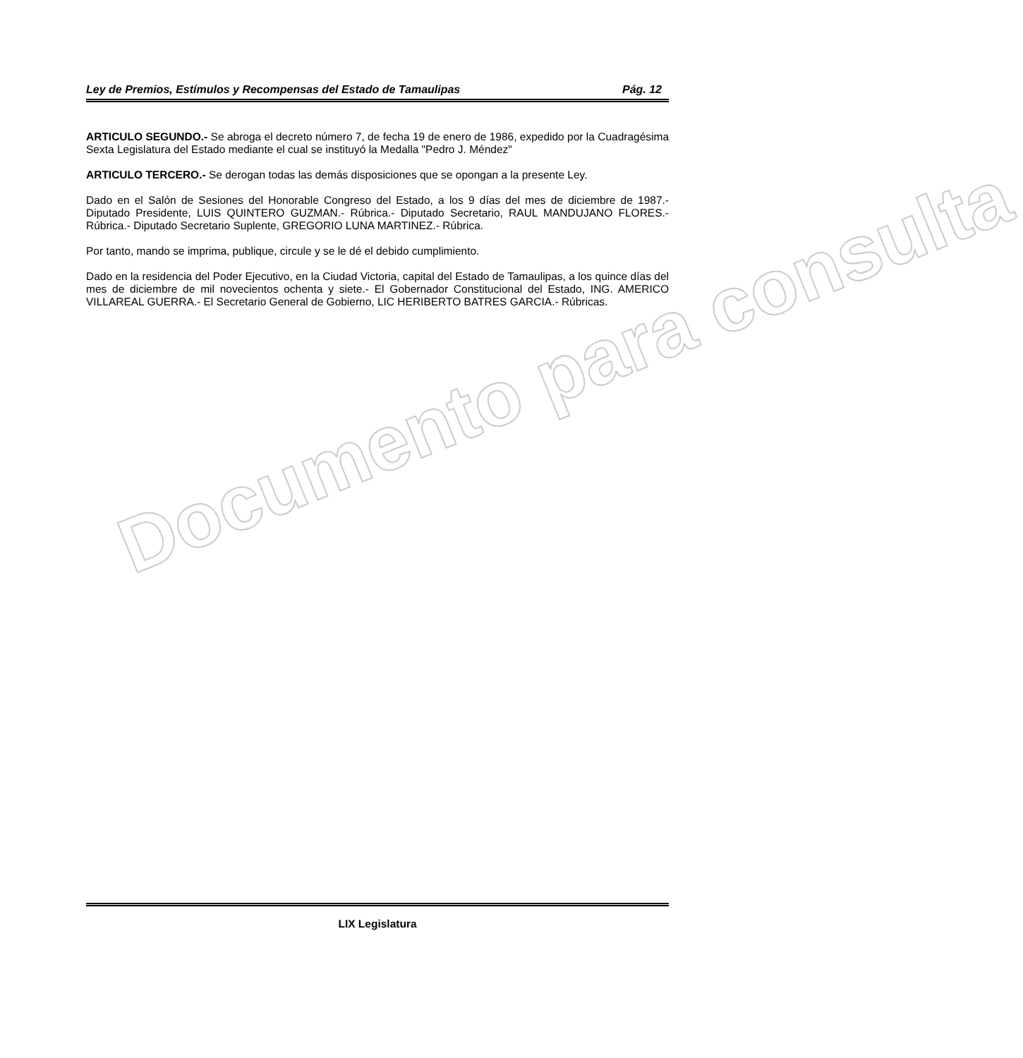Documento para consulta
Ley de Premios, Estímulos y Recompensas del Estado de Tamaulipas Pág. 12
ARTICULO SEGUNDO.- Se abroga el decreto número 7, de fecha 19 de enero de 1986, expedido por la Cuadragésima Sexta Legislatura del Estado mediante el cual se instituyó la Medalla "Pedro J. Méndez"
ARTICULO TERCERO.- Se derogan todas las demás disposiciones que se opongan a la presente Ley.
Dado en el Salón de Sesiones del Honorable Congreso del Estado, a los 9 días del mes de diciembre de 1987.- Diputado Presidente, LUIS QUINTERO GUZMAN.- Rúbrica.- Diputado Secretario, RAUL MANDUJANO FLORES.- Rúbrica.- Diputado Secretario Suplente, GREGORIO LUNA MARTINEZ.- Rúbrica.
Por tanto, mando se imprima, publique, circule y se le dé el debido cumplimiento.
Dado en la residencia del Poder Ejecutivo, en la Ciudad Victoria, capital del Estado de Tamaulipas, a los quince días del mes de diciembre de mil novecientos ochenta y siete.- El Gobernador Constitucional del Estado, ING. AMERICO VILLAREAL GUERRA.- El Secretario General de Gobierno, LIC HERIBERTO BATRES GARCIA.- Rúbricas.
LIX Legislatura